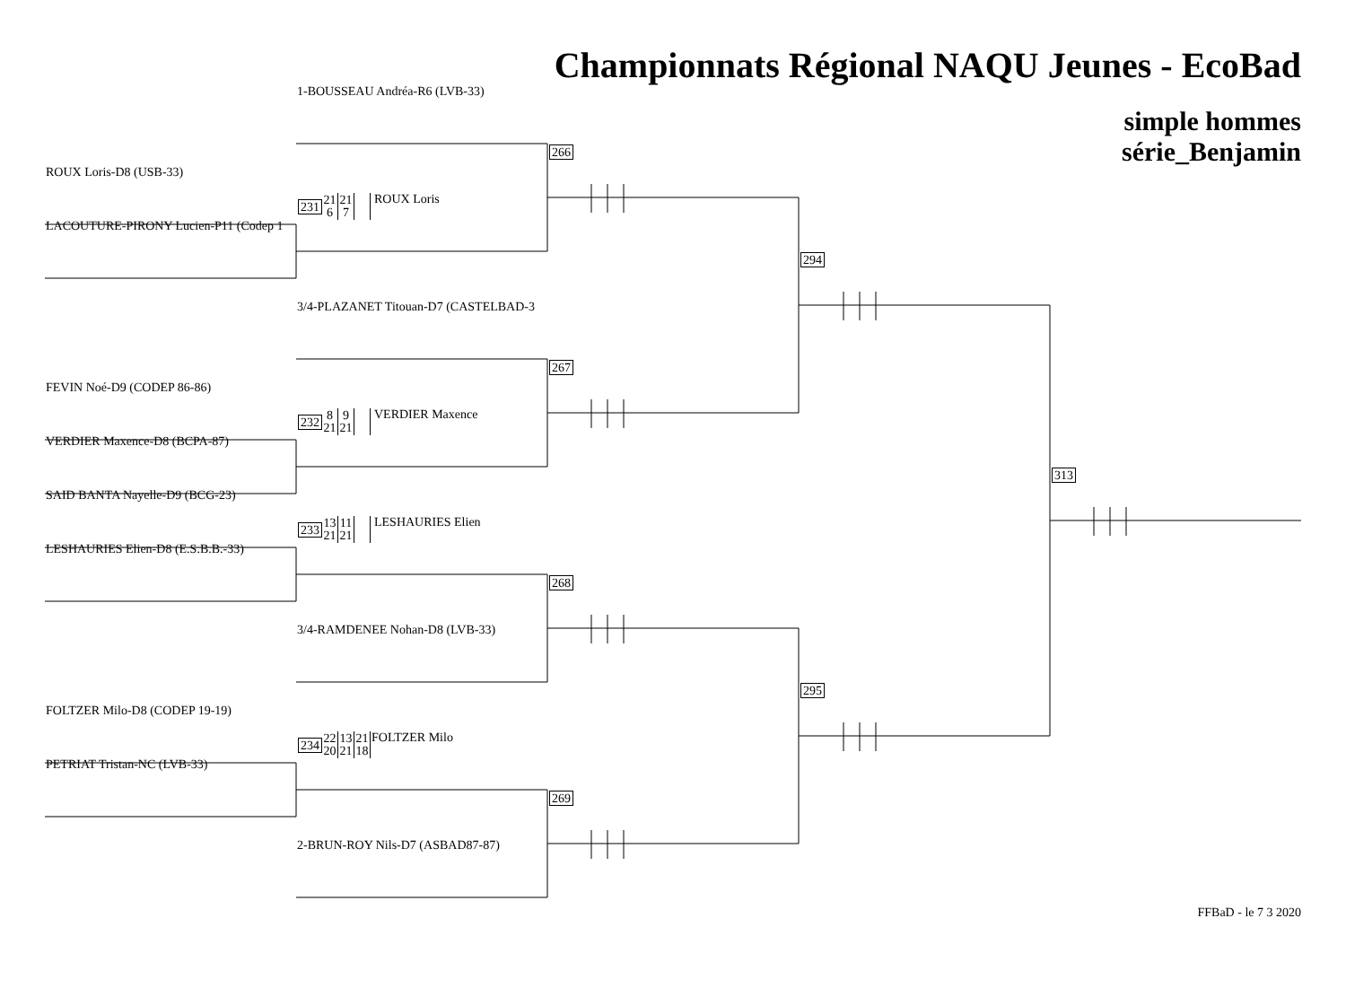Championnats Régional NAQU Jeunes - EcoBad
1-BOUSSEAU Andréa-R6 (LVB-33)
simple hommes
série_Benjamin
266
ROUX Loris-D8 (USB-33)
231 21
6 21
7 ROUX Loris
LACOUTURE-PIRONY Lucien-P11 (Codep 1
294
3/4-PLAZANET Titouan-D7 (CASTELBAD-3
267
FEVIN Noé-D9 (CODEP 86-86)
232 8
21 9
21 VERDIER Maxence
VERDIER Maxence-D8 (BCPA-87)
313
SAID BANTA Nayelle-D9 (BCG-23)
233 13
21 11
21 LESHAURIES Elien
LESHAURIES Elien-D8 (E.S.B.B.-33)
268
3/4-RAMDENEE Nohan-D8 (LVB-33)
295
FOLTZER Milo-D8 (CODEP 19-19)
234 22
20 13
21 21
18 FOLTZER Milo
PETRIAT Tristan-NC (LVB-33)
269
2-BRUN-ROY Nils-D7 (ASBAD87-87)
FFBaD - le 7 3 2020